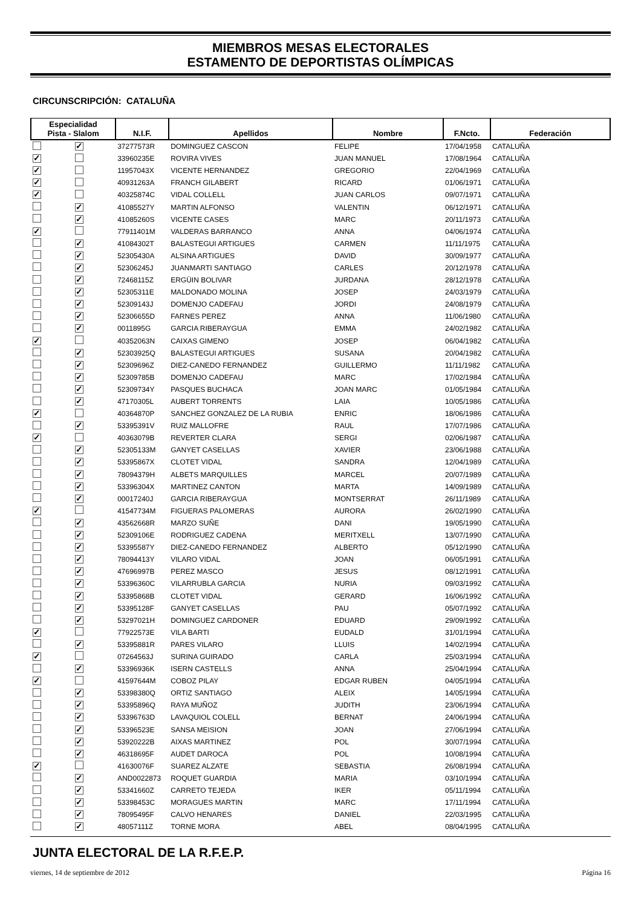MIEMBROS MESAS ELECTORALES
ESTAMENTO DE DEPORTISTAS OLÍMPICAS
CIRCUNSCRIPCIÓN: CATALUÑA
| Especialidad Pista - Slalom | | N.I.F. | Apellidos | Nombre | F.Ncto. | Federación |
| --- | --- | --- | --- | --- | --- | --- |
| | ✓ | 37277573R | DOMINGUEZ CASCON | FELIPE | 17/04/1958 | CATALUÑA |
| ✓ | | 33960235E | ROVIRA VIVES | JUAN MANUEL | 17/08/1964 | CATALUÑA |
| ✓ | | 11957043X | VICENTE HERNANDEZ | GREGORIO | 22/04/1969 | CATALUÑA |
| ✓ | | 40931263A | FRANCH GILABERT | RICARD | 01/06/1971 | CATALUÑA |
| ✓ | | 40325874C | VIDAL COLLELL | JUAN CARLOS | 09/07/1971 | CATALUÑA |
| | ✓ | 41085527Y | MARTIN ALFONSO | VALENTIN | 06/12/1971 | CATALUÑA |
| | ✓ | 41085260S | VICENTE CASES | MARC | 20/11/1973 | CATALUÑA |
| ✓ | | 77911401M | VALDERAS BARRANCO | ANNA | 04/06/1974 | CATALUÑA |
| | ✓ | 41084302T | BALASTEGUI ARTIGUES | CARMEN | 11/11/1975 | CATALUÑA |
| | ✓ | 52305430A | ALSINA ARTIGUES | DAVID | 30/09/1977 | CATALUÑA |
| | ✓ | 52306245J | JUANMARTI SANTIAGO | CARLES | 20/12/1978 | CATALUÑA |
| | ✓ | 72468115Z | ERGÜIN BOLIVAR | JURDANA | 28/12/1978 | CATALUÑA |
| | ✓ | 52305311E | MALDONADO MOLINA | JOSEP | 24/03/1979 | CATALUÑA |
| | ✓ | 52309143J | DOMENJO CADEFAU | JORDI | 24/08/1979 | CATALUÑA |
| | ✓ | 52306655D | FARNES PEREZ | ANNA | 11/06/1980 | CATALUÑA |
| | ✓ | 0011895G | GARCIA RIBERAYGUA | EMMA | 24/02/1982 | CATALUÑA |
| ✓ | | 40352063N | CAIXAS GIMENO | JOSEP | 06/04/1982 | CATALUÑA |
| | ✓ | 52303925Q | BALASTEGUI ARTIGUES | SUSANA | 20/04/1982 | CATALUÑA |
| | ✓ | 52309696Z | DIEZ-CANEDO FERNANDEZ | GUILLERMO | 11/11/1982 | CATALUÑA |
| | ✓ | 52309785B | DOMENJO CADEFAU | MARC | 17/02/1984 | CATALUÑA |
| | ✓ | 52309734Y | PASQUES BUCHACA | JOAN MARC | 01/05/1984 | CATALUÑA |
| | ✓ | 47170305L | AUBERT TORRENTS | LAIA | 10/05/1986 | CATALUÑA |
| ✓ | | 40364870P | SANCHEZ GONZALEZ DE LA RUBIA | ENRIC | 18/06/1986 | CATALUÑA |
| | ✓ | 53395391V | RUIZ MALLOFRE | RAUL | 17/07/1986 | CATALUÑA |
| ✓ | | 40363079B | REVERTER CLARA | SERGI | 02/06/1987 | CATALUÑA |
| | ✓ | 52305133M | GANYET CASELLAS | XAVIER | 23/06/1988 | CATALUÑA |
| | ✓ | 53395867X | CLOTET VIDAL | SANDRA | 12/04/1989 | CATALUÑA |
| | ✓ | 78094379H | ALBETS MARQUILLES | MARCEL | 20/07/1989 | CATALUÑA |
| | ✓ | 53396304X | MARTINEZ CANTON | MARTA | 14/09/1989 | CATALUÑA |
| | ✓ | 00017240J | GARCIA RIBERAYGUA | MONTSERRAT | 26/11/1989 | CATALUÑA |
| ✓ | | 41547734M | FIGUERAS PALOMERAS | AURORA | 26/02/1990 | CATALUÑA |
| | ✓ | 43562668R | MARZO SUÑE | DANI | 19/05/1990 | CATALUÑA |
| | ✓ | 52309106E | RODRIGUEZ CADENA | MERITXELL | 13/07/1990 | CATALUÑA |
| | ✓ | 53395587Y | DIEZ-CANEDO FERNANDEZ | ALBERTO | 05/12/1990 | CATALUÑA |
| | ✓ | 78094413Y | VILARO VIDAL | JOAN | 06/05/1991 | CATALUÑA |
| | ✓ | 47696997B | PEREZ MASCO | JESUS | 08/12/1991 | CATALUÑA |
| | ✓ | 53396360C | VILARRUBLA GARCIA | NURIA | 09/03/1992 | CATALUÑA |
| | ✓ | 53395868B | CLOTET VIDAL | GERARD | 16/06/1992 | CATALUÑA |
| | ✓ | 53395128F | GANYET CASELLAS | PAU | 05/07/1992 | CATALUÑA |
| | ✓ | 53297021H | DOMINGUEZ CARDONER | EDUARD | 29/09/1992 | CATALUÑA |
| ✓ | | 77922573E | VILA BARTI | EUDALD | 31/01/1994 | CATALUÑA |
| | ✓ | 53395881R | PARES VILARO | LLUIS | 14/02/1994 | CATALUÑA |
| ✓ | | 07264563J | SURINA GUIRADO | CARLA | 25/03/1994 | CATALUÑA |
| | ✓ | 53396936K | ISERN CASTELLS | ANNA | 25/04/1994 | CATALUÑA |
| ✓ | | 41597644M | COBOZ PILAY | EDGAR RUBEN | 04/05/1994 | CATALUÑA |
| | ✓ | 53398380Q | ORTIZ SANTIAGO | ALEIX | 14/05/1994 | CATALUÑA |
| | ✓ | 53395896Q | RAYA MUÑOZ | JUDITH | 23/06/1994 | CATALUÑA |
| | ✓ | 53396763D | LAVAQUIOL COLELL | BERNAT | 24/06/1994 | CATALUÑA |
| | ✓ | 53396523E | SANSA MEISION | JOAN | 27/06/1994 | CATALUÑA |
| | ✓ | 53920222B | AIXAS MARTINEZ | POL | 30/07/1994 | CATALUÑA |
| | ✓ | 46318695F | AUDET DAROCA | POL | 10/08/1994 | CATALUÑA |
| ✓ | | 41630076F | SUAREZ ALZATE | SEBASTIA | 26/08/1994 | CATALUÑA |
| | ✓ | AND0022873 | ROQUET GUARDIA | MARIA | 03/10/1994 | CATALUÑA |
| | ✓ | 53341660Z | CARRETO TEJEDA | IKER | 05/11/1994 | CATALUÑA |
| | ✓ | 53398453C | MORAGUES MARTIN | MARC | 17/11/1994 | CATALUÑA |
| | ✓ | 78095495F | CALVO HENARES | DANIEL | 22/03/1995 | CATALUÑA |
| | ✓ | 48057111Z | TORNE MORA | ABEL | 08/04/1995 | CATALUÑA |
JUNTA ELECTORAL DE LA R.F.E.P.
viernes, 14 de septiembre de 2012 Página 16